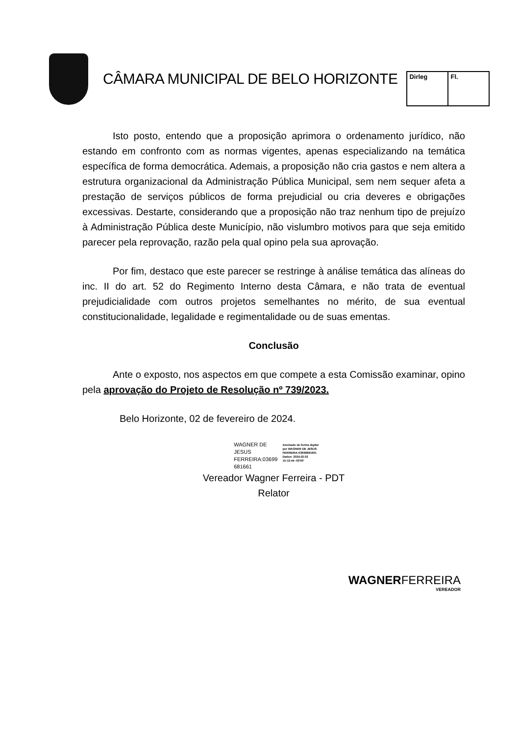CÂMARA MUNICIPAL DE BELO HORIZONTE
| Dirleg | Fl. |
Isto posto, entendo que a proposição aprimora o ordenamento jurídico, não estando em confronto com as normas vigentes, apenas especializando na temática específica de forma democrática. Ademais, a proposição não cria gastos e nem altera a estrutura organizacional da Administração Pública Municipal, sem nem sequer afeta a prestação de serviços públicos de forma prejudicial ou cria deveres e obrigações excessivas. Destarte, considerando que a proposição não traz nenhum tipo de prejuízo à Administração Pública deste Município, não vislumbro motivos para que seja emitido parecer pela reprovação, razão pela qual opino pela sua aprovação.
Por fim, destaco que este parecer se restringe à análise temática das alíneas do inc. II do art. 52 do Regimento Interno desta Câmara, e não trata de eventual prejudicialidade com outros projetos semelhantes no mérito, de sua eventual constitucionalidade, legalidade e regimentalidade ou de suas ementas.
Conclusão
Ante o exposto, nos aspectos em que compete a esta Comissão examinar, opino pela aprovação do Projeto de Resolução nº 739/2023.
Belo Horizonte, 02 de fevereiro de 2024.
WAGNER DE
JESUS
FERREIRA:03699
681661
Assinado de forma digital
por WAGNER DE JESUS
FERREIRA:03699681661
Dados: 2024.02.02
15:12:44 -03'00'
Vereador Wagner Ferreira - PDT
Relator
WAGNERFERREIRA
VEREADOR